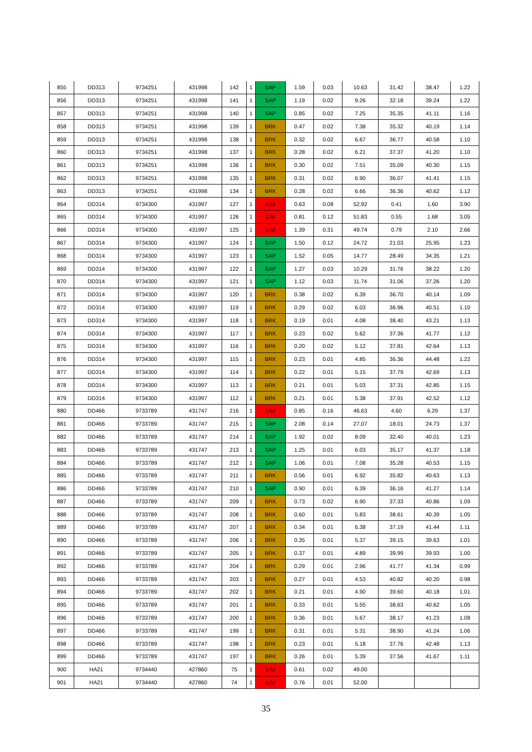| 855 | DD313 | 9734251 | 431998 | 142 | 1 | SAP | 1.59 | 0.03 | 10.63 | 31.42 | 38.47 | 1.22 |
| 856 | DD313 | 9734251 | 431998 | 141 | 1 | SAP | 1.19 | 0.02 | 9.26 | 32.18 | 39.24 | 1.22 |
| 857 | DD313 | 9734251 | 431998 | 140 | 1 | SAP | 0.85 | 0.02 | 7.25 | 35.35 | 41.11 | 1.16 |
| 858 | DD313 | 9734251 | 431998 | 139 | 1 | BRK | 0.47 | 0.02 | 7.38 | 35.32 | 40.19 | 1.14 |
| 859 | DD313 | 9734251 | 431998 | 138 | 1 | BRK | 0.32 | 0.02 | 6.67 | 36.77 | 40.58 | 1.10 |
| 860 | DD313 | 9734251 | 431998 | 137 | 1 | BRK | 0.28 | 0.02 | 6.21 | 37.37 | 41.20 | 1.10 |
| 861 | DD313 | 9734251 | 431998 | 136 | 1 | BRK | 0.30 | 0.02 | 7.51 | 35.09 | 40.30 | 1.15 |
| 862 | DD313 | 9734251 | 431998 | 135 | 1 | BRK | 0.31 | 0.02 | 6.90 | 36.07 | 41.41 | 1.15 |
| 863 | DD313 | 9734251 | 431998 | 134 | 1 | BRK | 0.28 | 0.02 | 6.66 | 36.36 | 40.62 | 1.12 |
| 864 | DD314 | 9734300 | 431997 | 127 | 1 | LIM | 0.63 | 0.08 | 52.92 | 0.41 | 1.60 | 3.90 |
| 865 | DD314 | 9734300 | 431997 | 126 | 1 | LIM | 0.81 | 0.12 | 51.83 | 0.55 | 1.68 | 3.05 |
| 866 | DD314 | 9734300 | 431997 | 125 | 1 | LIM | 1.39 | 0.31 | 49.74 | 0.79 | 2.10 | 2.66 |
| 867 | DD314 | 9734300 | 431997 | 124 | 1 | SAP | 1.50 | 0.12 | 24.72 | 21.03 | 25.95 | 1.23 |
| 868 | DD314 | 9734300 | 431997 | 123 | 1 | SAP | 1.52 | 0.05 | 14.77 | 28.49 | 34.35 | 1.21 |
| 869 | DD314 | 9734300 | 431997 | 122 | 1 | SAP | 1.27 | 0.03 | 10.29 | 31.76 | 38.22 | 1.20 |
| 870 | DD314 | 9734300 | 431997 | 121 | 1 | SAP | 1.12 | 0.03 | 11.74 | 31.06 | 37.26 | 1.20 |
| 871 | DD314 | 9734300 | 431997 | 120 | 1 | BRK | 0.38 | 0.02 | 6.39 | 36.70 | 40.14 | 1.09 |
| 872 | DD314 | 9734300 | 431997 | 119 | 1 | BRK | 0.29 | 0.02 | 6.03 | 36.96 | 40.51 | 1.10 |
| 873 | DD314 | 9734300 | 431997 | 118 | 1 | BRK | 0.19 | 0.01 | 4.08 | 38.40 | 43.21 | 1.13 |
| 874 | DD314 | 9734300 | 431997 | 117 | 1 | BRK | 0.23 | 0.02 | 5.62 | 37.36 | 41.77 | 1.12 |
| 875 | DD314 | 9734300 | 431997 | 116 | 1 | BRK | 0.20 | 0.02 | 5.12 | 37.81 | 42.64 | 1.13 |
| 876 | DD314 | 9734300 | 431997 | 115 | 1 | BRK | 0.23 | 0.01 | 4.85 | 36.36 | 44.48 | 1.22 |
| 877 | DD314 | 9734300 | 431997 | 114 | 1 | BRK | 0.22 | 0.01 | 5.15 | 37.79 | 42.69 | 1.13 |
| 878 | DD314 | 9734300 | 431997 | 113 | 1 | BRK | 0.21 | 0.01 | 5.03 | 37.31 | 42.85 | 1.15 |
| 879 | DD314 | 9734300 | 431997 | 112 | 1 | BRK | 0.21 | 0.01 | 5.38 | 37.91 | 42.52 | 1.12 |
| 880 | DD466 | 9733789 | 431747 | 216 | 1 | LIM | 0.85 | 0.16 | 46.63 | 4.60 | 6.29 | 1.37 |
| 881 | DD466 | 9733789 | 431747 | 215 | 1 | SAP | 2.08 | 0.14 | 27.07 | 18.01 | 24.73 | 1.37 |
| 882 | DD466 | 9733789 | 431747 | 214 | 1 | SAP | 1.92 | 0.02 | 8.09 | 32.40 | 40.01 | 1.23 |
| 883 | DD466 | 9733789 | 431747 | 213 | 1 | SAP | 1.25 | 0.01 | 6.03 | 35.17 | 41.37 | 1.18 |
| 884 | DD466 | 9733789 | 431747 | 212 | 1 | SAP | 1.06 | 0.01 | 7.08 | 35.28 | 40.53 | 1.15 |
| 885 | DD466 | 9733789 | 431747 | 211 | 1 | BRK | 0.56 | 0.01 | 6.92 | 35.82 | 40.63 | 1.13 |
| 886 | DD466 | 9733789 | 431747 | 210 | 1 | SAP | 0.90 | 0.01 | 6.39 | 36.16 | 41.27 | 1.14 |
| 887 | DD466 | 9733789 | 431747 | 209 | 1 | BRK | 0.73 | 0.02 | 6.90 | 37.33 | 40.86 | 1.09 |
| 888 | DD466 | 9733789 | 431747 | 208 | 1 | BRK | 0.60 | 0.01 | 5.83 | 38.61 | 40.39 | 1.05 |
| 889 | DD466 | 9733789 | 431747 | 207 | 1 | BRK | 0.34 | 0.01 | 6.38 | 37.19 | 41.44 | 1.11 |
| 890 | DD466 | 9733789 | 431747 | 206 | 1 | BRK | 0.35 | 0.01 | 5.37 | 39.15 | 39.63 | 1.01 |
| 891 | DD466 | 9733789 | 431747 | 205 | 1 | BRK | 0.37 | 0.01 | 4.89 | 39.99 | 39.93 | 1.00 |
| 892 | DD466 | 9733789 | 431747 | 204 | 1 | BRK | 0.29 | 0.01 | 2.96 | 41.77 | 41.34 | 0.99 |
| 893 | DD466 | 9733789 | 431747 | 203 | 1 | BRK | 0.27 | 0.01 | 4.53 | 40.82 | 40.20 | 0.98 |
| 894 | DD466 | 9733789 | 431747 | 202 | 1 | BRK | 0.21 | 0.01 | 4.90 | 39.60 | 40.18 | 1.01 |
| 895 | DD466 | 9733789 | 431747 | 201 | 1 | BRK | 0.33 | 0.01 | 5.55 | 38.63 | 40.62 | 1.05 |
| 896 | DD466 | 9733789 | 431747 | 200 | 1 | BRK | 0.36 | 0.01 | 5.67 | 38.17 | 41.23 | 1.08 |
| 897 | DD466 | 9733789 | 431747 | 199 | 1 | BRK | 0.31 | 0.01 | 5.31 | 38.90 | 41.24 | 1.06 |
| 898 | DD466 | 9733789 | 431747 | 198 | 1 | BRK | 0.23 | 0.01 | 5.18 | 37.76 | 42.48 | 1.13 |
| 899 | DD466 | 9733789 | 431747 | 197 | 1 | BRK | 0.26 | 0.01 | 5.39 | 37.56 | 41.67 | 1.11 |
| 900 | HA21 | 9734440 | 427860 | 75 | 1 | LIM | 0.61 | 0.02 | 49.00 | | | |
| 901 | HA21 | 9734440 | 427860 | 74 | 1 | LIM | 0.76 | 0.01 | 52.00 | | | |
35